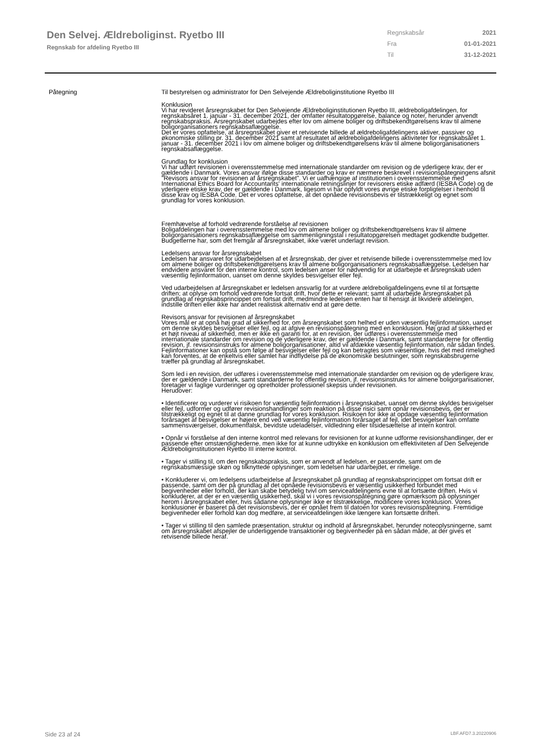Den Selvej. Ældreboliginst. Ryetbo III
Regnskab for afdeling Ryetbo III
Regnskabsår 2021
Fra 01-01-2021
Til 31-12-2021
Påtegning Til bestyrelsen og administrator for Den Selvejende Ældreboliginstitutione Ryetbo III
Konklusion
Vi har revideret årsregnskabet for Den Selvejende Ældreboliginstitutionen Ryetbo III, ældreboligafdelingen, for regnskabsåret 1. januar - 31. december 2021, der omfatter resultatopgørelse, balance og noter, herunder anvendt regnskabspraksis. Årsregnskabet udarbejdes efter lov om almene boliger og driftsbekendtgørelsens krav til almene boligorganisationers regnskabsaflæggelse.
Det er vores opfattelse, at årsregnskabet giver et retvisende billede af ældreboligafdelingens aktiver, passiver og økonomiske stilling pr. 31. december 2021 samt af resultatet af ældreboligafdelingens aktiviteter for regnskabsåret 1. januar - 31. december 2021 i lov om almene boliger og driftsbekendtgørelsens krav til almene boligorganisationers regnskabsaflæggelse.
Grundlag for konklusion
Vi har udført revisionen i overensstemmelse med internationale standarder om revision og de yderligere krav, der er gældende i Danmark. Vores ansvar ifølge disse standarder og krav er nærmere beskrevet i revisionspåtegningens afsnit "Revisors ansvar for revisionen af årsregnskabet". Vi er uafhængige af institutionen i overensstemmelse med International Ethics Board for Accountants' internationale retningslinjer for revisorers etiske adfærd (IESBA Code) og de yderligere etiske krav, der er gældende i Danmark, ligesom vi har opfyldt vores øvrige etiske forpligtelser i henhold til disse krav og IESBA Code. Det er vores opfattelse, at det opnåede revisionsbevis er tilstrækkeligt og egnet som grundlag for vores konklusion.
Fremhævelse af forhold vedrørende forståelse af revisionen
Boligafdelingen har i overensstemmelse med lov om almene boliger og driftsbekendtgørelsens krav til almene boligorganisationers regnskabsaflæggelse om sammenligningstal i resultatopgørelsen medtaget godkendte budgetter. Budgetterne har, som det fremgår af årsregnskabet, ikke været underlagt revision.
Ledelsens ansvar for årsregnskabet
Ledelsen har ansvaret for udarbejdelsen af et årsregnskab, der giver et retvisende billede i overensstemmelse med lov om almene boliger og driftsbekendtgørelsens krav til almene boligorganisationers regnskabsaflæggelse. Ledelsen har endvidere ansvaret for den interne kontrol, som ledelsen anser for nødvendig for at udarbejde et årsregnskab uden væsentlig fejlinformation, uanset om denne skyldes besvigelser eller fejl.
Ved udarbejdelsen af årsregnskabet er ledelsen ansvarlig for at vurdere ældreboligafdelingens evne til at fortsætte driften; at oplyse om forhold vedrørende fortsat drift, hvor dette er relevant; samt at udarbejde årsregnskabet på grundlag af regnskabsprincippet om fortsat drift, medmindre ledelsen enten har til hensigt at likvidere afdelingen, indstille driften eller ikke har andet realistisk alternativ end at gøre dette.
Revisors ansvar for revisionen af årsregnskabet
Vores mål er at opnå høj grad af sikkerhed for, om årsregnskabet som helhed er uden væsentlig fejlinformation, uanset om denne skyldes besvigelser eller fejl, og at afgive en revisionspåtegning med en konklusion. Høj grad af sikkerhed er et højt niveau af sikkerhed, men er ikke en garanti for, at en revision, der udføres i overensstemmelse med internationale standarder om revision og de yderligere krav, der er gældende i Danmark, samt standarderne for offentlig revision, jf. revisionsinstruks for almene boligorganisationer, altid vil afdække væsentlig fejlinformation, når sådan findes. Fejlinformationer kan opstå som følge af besvigelser eller fejl og kan betragtes som væsentlige, hvis det med rimelighed kan forventes, at de enkeltvis eller samlet har indflydelse på de økonomiske beslutninger, som regnskabsbrugerne træffer på grundlag af årsregnskabet.
Som led i en revision, der udføres i overensstemmelse med internationale standarder om revision og de yderligere krav, der er gældende i Danmark, samt standarderne for offentlig revision, jf. revisionsinstruks for almene boligorganisationer, foretager vi faglige vurderinger og opretholder professionel skepsis under revisionen.
Herudover:
• Identificerer og vurderer vi risikoen for væsentlig fejlinformation i årsregnskabet, uanset om denne skyldes besvigelser eller fejl, udformer og udfører revisionshandlinger som reaktion på disse risici samt opnår revisionsbevis, der er tilstrækkeligt og egnet til at danne grundlag for vores konklusion. Risikoen for ikke at opdage væsentlig fejlinformation forårsaget af besvigelser er højere end ved væsentlig fejlinformation forårsaget af fejl, idet besvigelser kan omfatte sammensværgelser, dokumentfalsk, bevidste udeladelser, vildledning eller tilsidesættelse af intern kontrol.
• Opnår vi forståelse af den interne kontrol med relevans for revisionen for at kunne udforme revisionshandlinger, der er passende efter omstændighederne, men ikke for at kunne udtrykke en konklusion om effektiviteten af Den Selvejende Ældreboliginstitutionen Ryetbo III interne kontrol.
• Tager vi stilling til, om den regnskabspraksis, som er anvendt af ledelsen, er passende, samt om de regnskabsmæssige skøn og tilknyttede oplysninger, som ledelsen har udarbejdet, er rimelige.
• Konkluderer vi, om ledelsens udarbejdelse af årsregnskabet på grundlag af regnskabsprincippet om fortsat drift er passende, samt om der på grundlag af det opnåede revisionsbevis er væsentlig usikkerhed forbundet med begivenheder eller forhold, der kan skabe betydelig tvivl om serviceafdelingens evne til at fortsætte driften. Hvis vi konkluderer, at der er en væsentlig usikkerhed, skal vi i vores revisionspåtegning gøre opmærksom på oplysninger herom i årsregnskabet eller, hvis sådanne oplysninger ikke er tilstrækkelige, modificere vores konklusion. Vores konklusioner er baseret på det revisionsbevis, der er opnået frem til datoen for vores revisionspåtegning. Fremtidige begivenheder eller forhold kan dog medføre, at serviceafdelingen ikke længere kan fortsætte driften.
• Tager vi stilling til den samlede præsentation, struktur og indhold af årsregnskabet, herunder noteoplysningerne, samt om årsregnskabet afspejler de underliggende transaktioner og begivenheder på en sådan måde, at der gives et retvisende billede heraf.
Side 23 af 24 LBF.AFD7.3.20220906